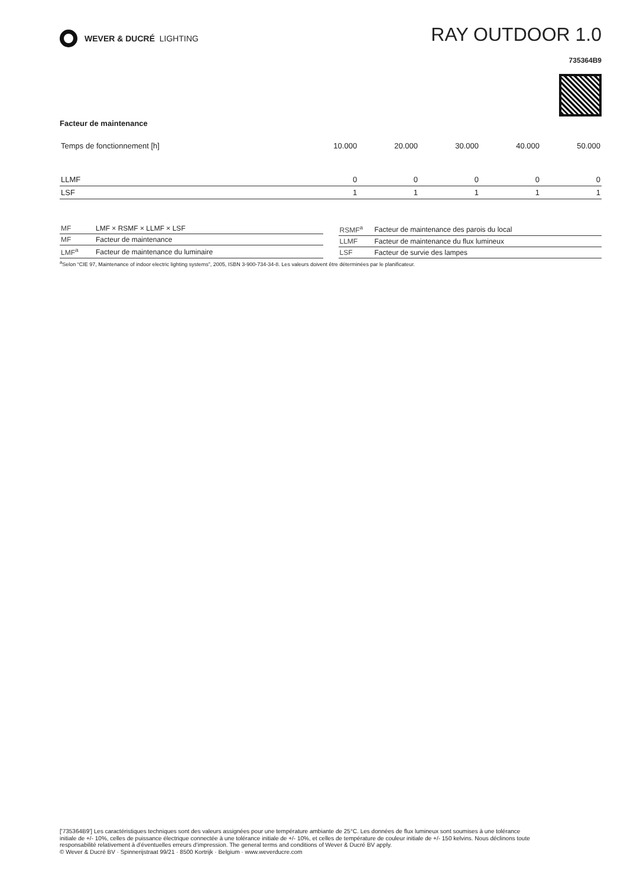WEVER & DUCRÉ LIGHTING
RAY OUTDOOR 1.0
735364B9
Facteur de maintenance
| Temps de fonctionnement [h] | 10.000 | 20.000 | 30.000 | 40.000 | 50.000 |
| --- | --- | --- | --- | --- | --- |
| LLMF | 0 | 0 | 0 | 0 | 0 |
| LSF | 1 | 1 | 1 | 1 | 1 |
| MF | LMF × RSMF × LLMF × LSF |
| MF | Facteur de maintenance |
| LMF<sup>a</sup> | Facteur de maintenance du luminaire |
| RSMF<sup>a</sup> | Facteur de maintenance des parois du local |
| LLMF | Facteur de maintenance du flux lumineux |
| LSF | Facteur de survie des lampes |
<sup>a</sup> Selon “CIE 97, Maintenance of indoor electric lighting systems”, 2005, ISBN 3-900-734-34-8. Les valeurs doivent être déterminées par le planificateur.
['735364B9'] Les caractéristiques techniques sont des valeurs assignées pour une température ambiante de 25°C. Les données de flux lumineux sont soumises à une tolérance initiale de +/- 10%, celles de puissance électrique connectée à une tolérance initiale de +/- 10%, et celles de température de couleur initiale de +/- 150 kelvins. Nous déclinons toute responsabilité relativement à d’éventuelles erreurs d‘impression. The general terms and conditions of Wever & Ducré BV apply.
© Wever & Ducré BV · Spinnerijstraat 99/21 · 8500 Kortrijk · Belgium · www.weverducre.com